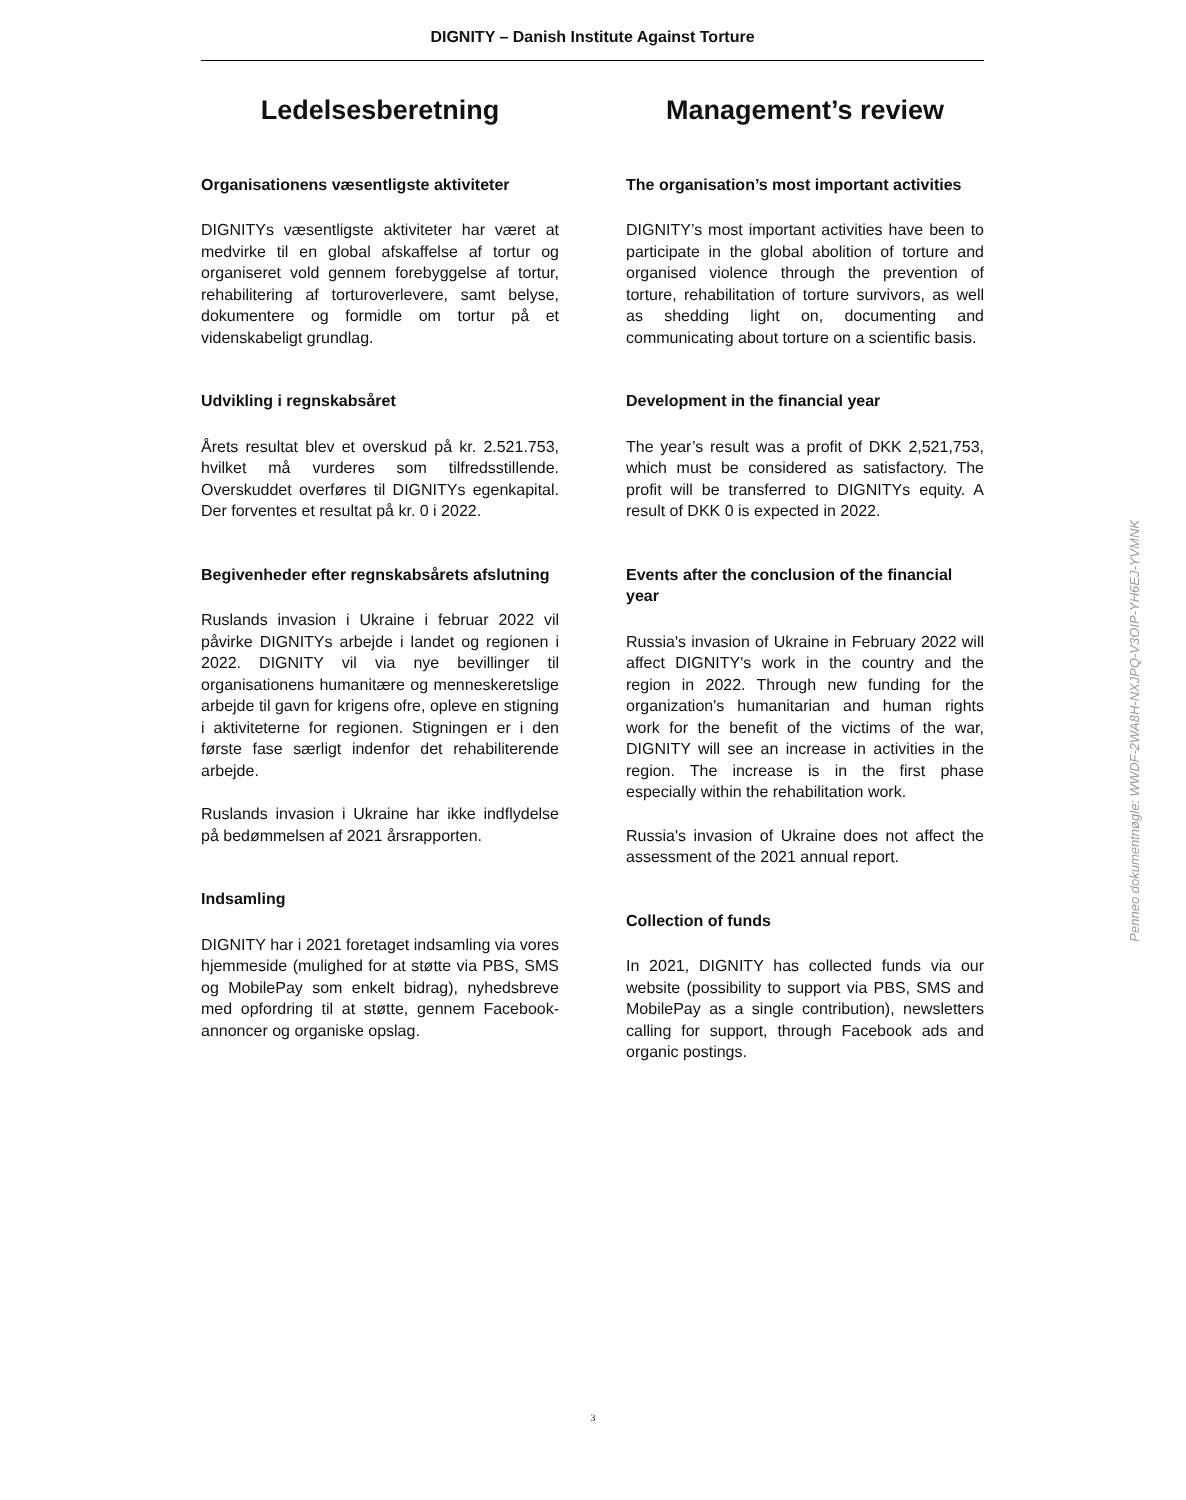DIGNITY – Danish Institute Against Torture
Ledelsesberetning
Organisationens væsentligste aktiviteter
DIGNITYs væsentligste aktiviteter har været at medvirke til en global afskaffelse af tortur og organiseret vold gennem forebyggelse af tortur, rehabilitering af torturoverlevere, samt belyse, dokumentere og formidle om tortur på et videnskabeligt grundlag.
Udvikling i regnskabsåret
Årets resultat blev et overskud på kr. 2.521.753, hvilket må vurderes som tilfredsstillende. Overskuddet overføres til DIGNITYs egenkapital. Der forventes et resultat på kr. 0 i 2022.
Begivenheder efter regnskabsårets afslutning
Ruslands invasion i Ukraine i februar 2022 vil påvirke DIGNITYs arbejde i landet og regionen i 2022. DIGNITY vil via nye bevillinger til organisationens humanitære og menneskeretslige arbejde til gavn for krigens ofre, opleve en stigning i aktiviteterne for regionen. Stigningen er i den første fase særligt indenfor det rehabiliterende arbejde.
Ruslands invasion i Ukraine har ikke indflydelse på bedømmelsen af 2021 årsrapporten.
Indsamling
DIGNITY har i 2021 foretaget indsamling via vores hjemmeside (mulighed for at støtte via PBS, SMS og MobilePay som enkelt bidrag), nyhedsbreve med opfordring til at støtte, gennem Facebook-annoncer og organiske opslag.
Management’s review
The organisation’s most important activities
DIGNITY’s most important activities have been to participate in the global abolition of torture and organised violence through the prevention of torture, rehabilitation of torture survivors, as well as shedding light on, documenting and communicating about torture on a scientific basis.
Development in the financial year
The year’s result was a profit of DKK 2,521,753, which must be considered as satisfactory. The profit will be transferred to DIGNITYs equity. A result of DKK 0 is expected in 2022.
Events after the conclusion of the financial year
Russia's invasion of Ukraine in February 2022 will affect DIGNITY's work in the country and the region in 2022. Through new funding for the organization's humanitarian and human rights work for the benefit of the victims of the war, DIGNITY will see an increase in activities in the region. The increase is in the first phase especially within the rehabilitation work.
Russia's invasion of Ukraine does not affect the assessment of the 2021 annual report.
Collection of funds
In 2021, DIGNITY has collected funds via our website (possibility to support via PBS, SMS and MobilePay as a single contribution), newsletters calling for support, through Facebook ads and organic postings.
Penneo dokumentnøgle: WWDF-2WA8H-NXJPQ-V3OIP-YH6EJ-YVMNK
3